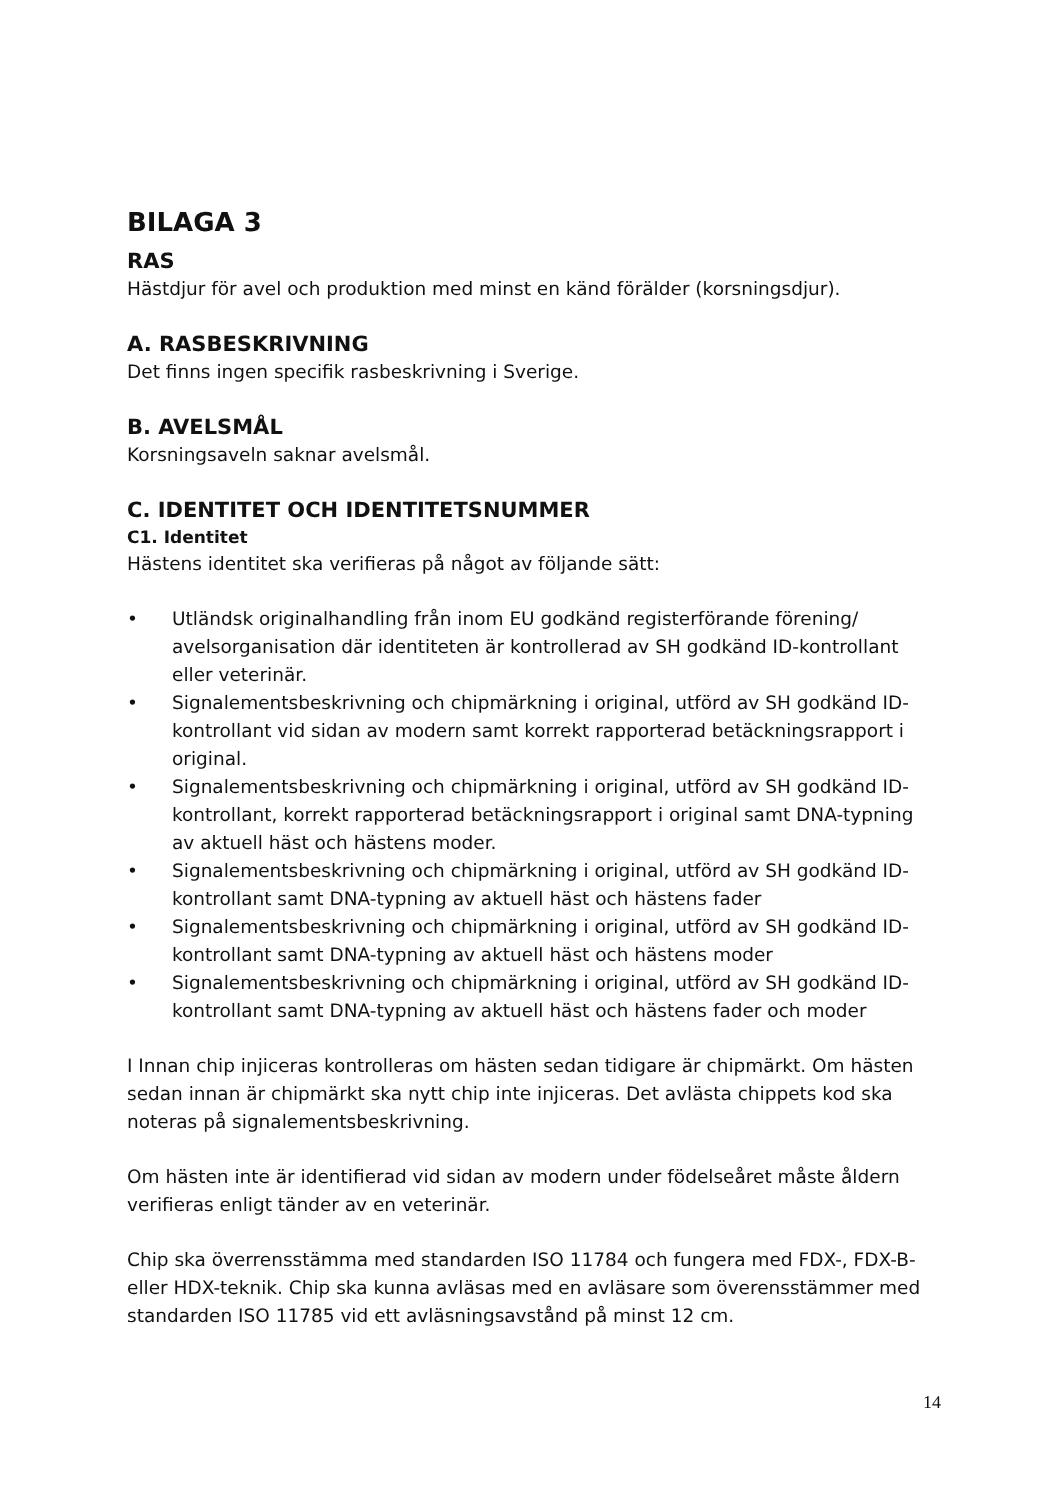BILAGA 3
RAS
Hästdjur för avel och produktion med minst en känd förälder (korsningsdjur).
A. RASBESKRIVNING
Det finns ingen specifik rasbeskrivning i Sverige.
B. AVELSMÅL
Korsningsaveln saknar avelsmål.
C. IDENTITET OCH IDENTITETSNUMMER
C1. Identitet
Hästens identitet ska verifieras på något av följande sätt:
• Utländsk originalhandling från inom EU godkänd registerförande förening/ avelsorganisation där identiteten är kontrollerad av SH godkänd ID-kontrollant eller veterinär.
• Signalementsbeskrivning och chipmärkning i original, utförd av SH godkänd ID-kontrollant vid sidan av modern samt korrekt rapporterad betäckningsrapport i original.
• Signalementsbeskrivning och chipmärkning i original, utförd av SH godkänd ID-kontrollant, korrekt rapporterad betäckningsrapport i original samt DNA-typning av aktuell häst och hästens moder.
• Signalementsbeskrivning och chipmärkning i original, utförd av SH godkänd ID-kontrollant samt DNA-typning av aktuell häst och hästens fader
• Signalementsbeskrivning och chipmärkning i original, utförd av SH godkänd ID-kontrollant samt DNA-typning av aktuell häst och hästens moder
• Signalementsbeskrivning och chipmärkning i original, utförd av SH godkänd ID-kontrollant samt DNA-typning av aktuell häst och hästens fader och moder
I Innan chip injiceras kontrolleras om hästen sedan tidigare är chipmärkt. Om hästen sedan innan är chipmärkt ska nytt chip inte injiceras. Det avlästa chippets kod ska noteras på signalementsbeskrivning.
Om hästen inte är identifierad vid sidan av modern under födelseåret måste åldern verifieras enligt tänder av en veterinär.
Chip ska överrensstämma med standarden ISO 11784 och fungera med FDX-, FDX-B- eller HDX-teknik. Chip ska kunna avläsas med en avläsare som överensstämmer med standarden ISO 11785 vid ett avläsningsavstånd på minst 12 cm.
14